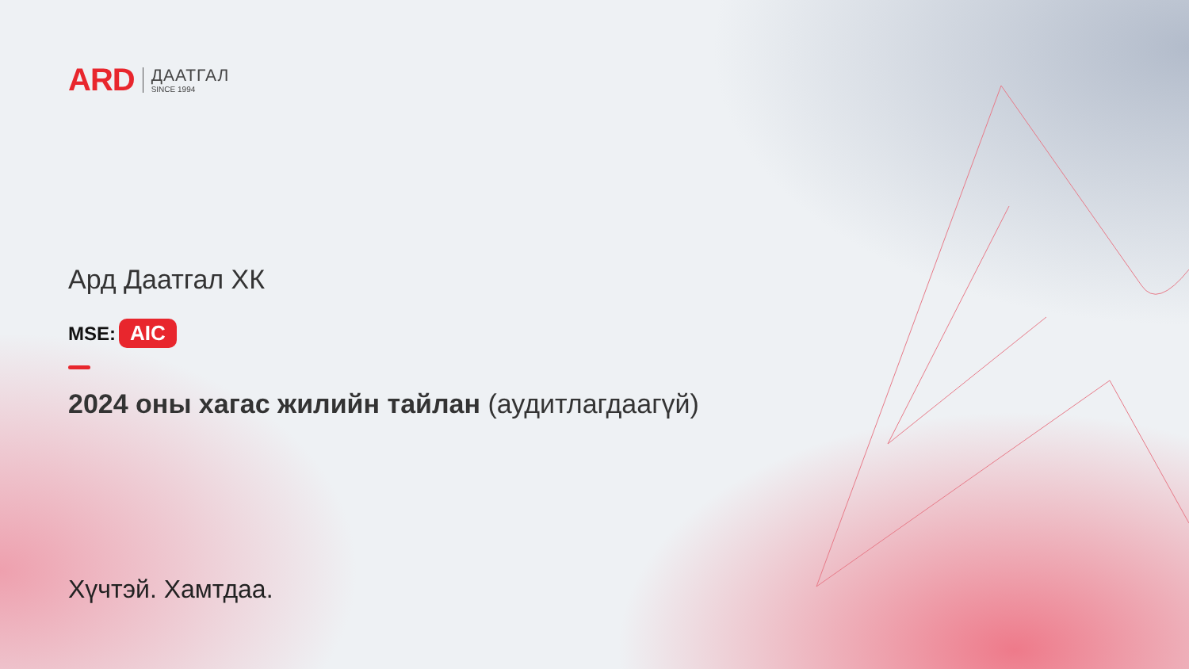ARD
ДААТГАЛ
SINCE 1994
Ард Даатгал ХК
MSE: AIC
2024 оны хагас жилийн тайлан (аудитлагдаагүй)
Хүчтэй. Хамтдаа.